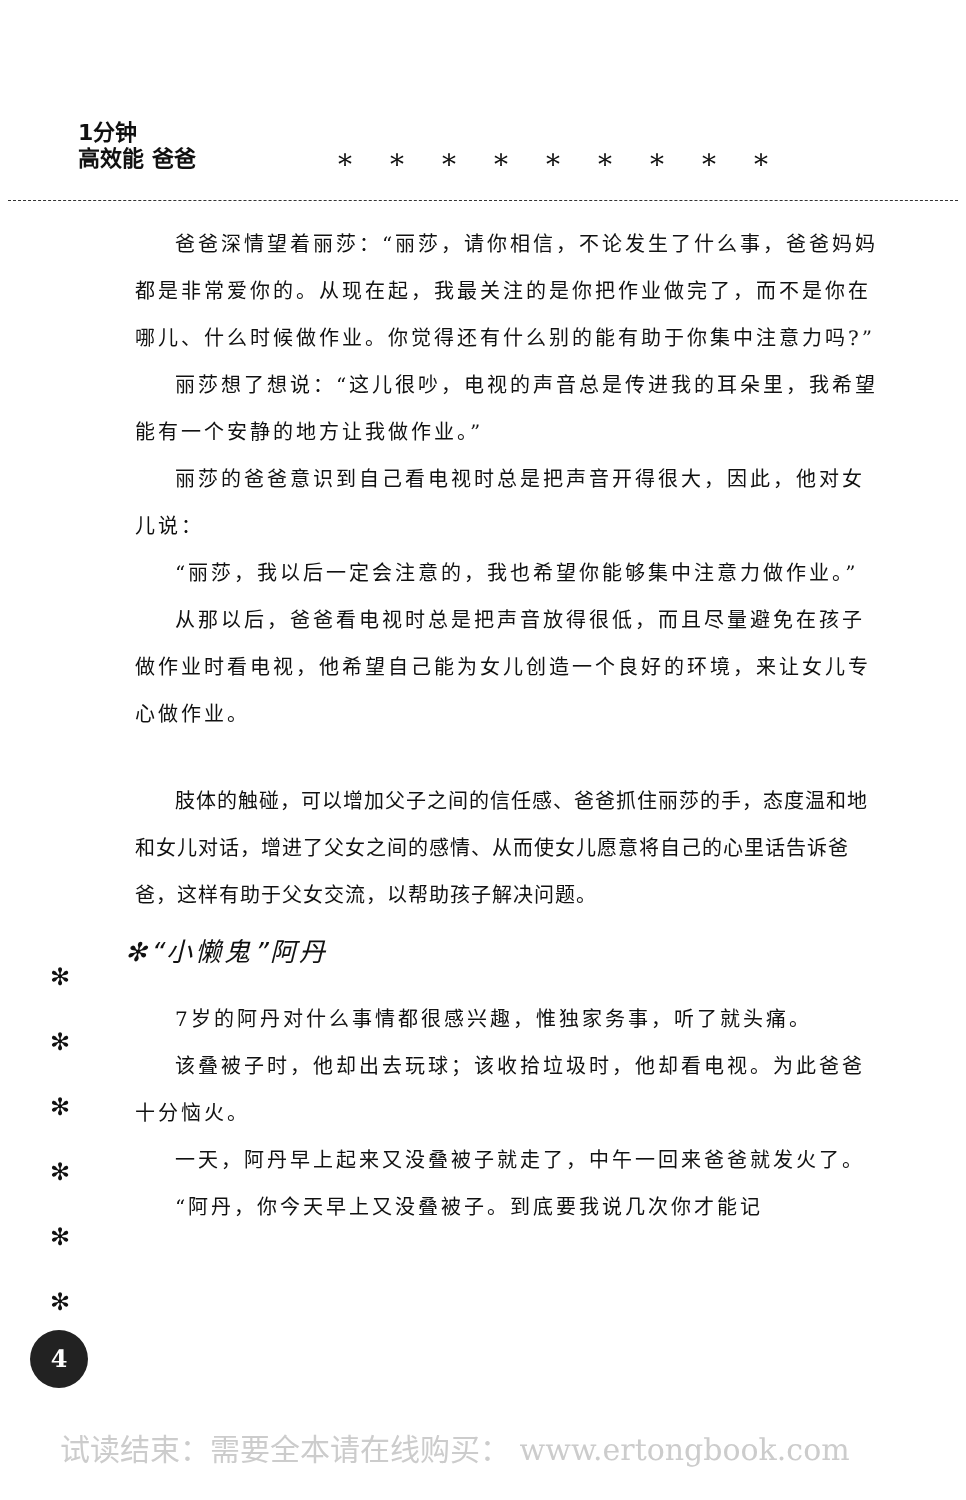1分钟
高效能 爸爸
*********
爸爸深情望着丽莎：“丽莎，请你相信，不论发生了什么事，爸爸妈妈都是非常爱你的。从现在起，我最关注的是你把作业做完了，而不是你在哪儿、什么时候做作业。你觉得还有什么别的能有助于你集中注意力吗?”
丽莎想了想说：“这儿很吵，电视的声音总是传进我的耳朵里，我希望能有一个安静的地方让我做作业。”
丽莎的爸爸意识到自己看电视时总是把声音开得很大，因此，他对女儿说：
“丽莎，我以后一定会注意的，我也希望你能够集中注意力做作业。”
从那以后，爸爸看电视时总是把声音放得很低，而且尽量避免在孩子做作业时看电视，他希望自己能为女儿创造一个良好的环境，来让女儿专心做作业。
肢体的触碰，可以增加父子之间的信任感、爸爸抓住丽莎的手，态度温和地和女儿对话，增进了父女之间的感情、从而使女儿愿意将自己的心里话告诉爸爸，这样有助于父女交流，以帮助孩子解决问题。
✻“小懒鬼”阿丹
7岁的阿丹对什么事情都很感兴趣，惟独家务事，听了就头痛。
该叠被子时，他却出去玩球；该收拾垃圾时，他却看电视。为此爸爸十分恼火。
一天，阿丹早上起来又没叠被子就走了，中午一回来爸爸就发火了。
“阿丹，你今天早上又没叠被子。到底要我说几次你才能记
✻
✻
✻
✻
✻
✻
4
试读结束：需要全本请在线购买： www.ertongbook.com